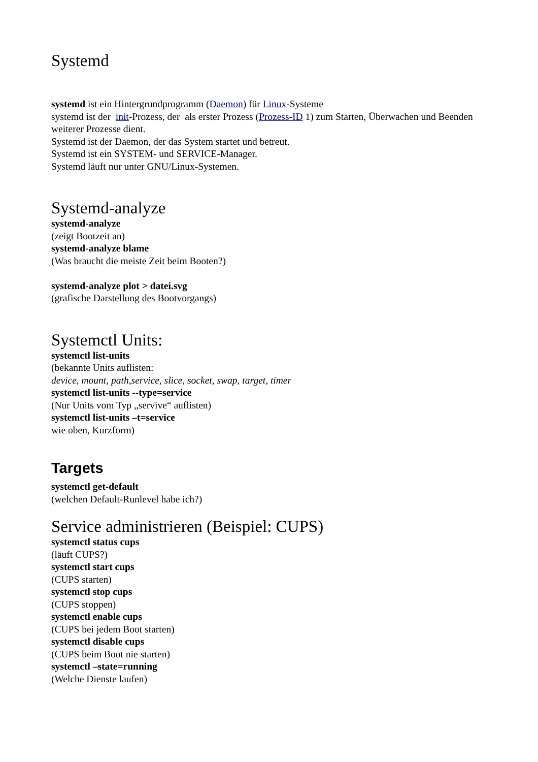Systemd
systemd ist ein Hintergrundprogramm (Daemon) für Linux-Systeme
systemd ist der init-Prozess, der als erster Prozess (Prozess-ID 1) zum Starten, Überwachen und Beenden weiterer Prozesse dient.
Systemd ist der Daemon, der das System startet und betreut.
Systemd ist ein SYSTEM- und SERVICE-Manager.
Systemd läuft nur unter GNU/Linux-Systemen.
Systemd-analyze
systemd-analyze
(zeigt Bootzeit an)
systemd-analyze blame
(Was braucht die meiste Zeit beim Booten?)
systemd-analyze plot > datei.svg
(grafische Darstellung des Bootvorgangs)
Systemctl Units:
systemctl list-units
(bekannte Units auflisten:
device, mount, path,service, slice, socket, swap, target, timer
systemctl list-units --type=service
(Nur Units vom Typ „servive“ auflisten)
systemctl list-units –t=service
wie oben, Kurzform)
Targets
systemctl get-default
(welchen Default-Runlevel habe ich?)
Service administrieren (Beispiel: CUPS)
systemctl status cups
(läuft CUPS?)
systemctl start cups
(CUPS starten)
systemctl stop cups
(CUPS stoppen)
systemctl enable cups
(CUPS bei jedem Boot starten)
systemctl disable cups
(CUPS beim Boot nie starten)
systemctl –state=running
(Welche Dienste laufen)